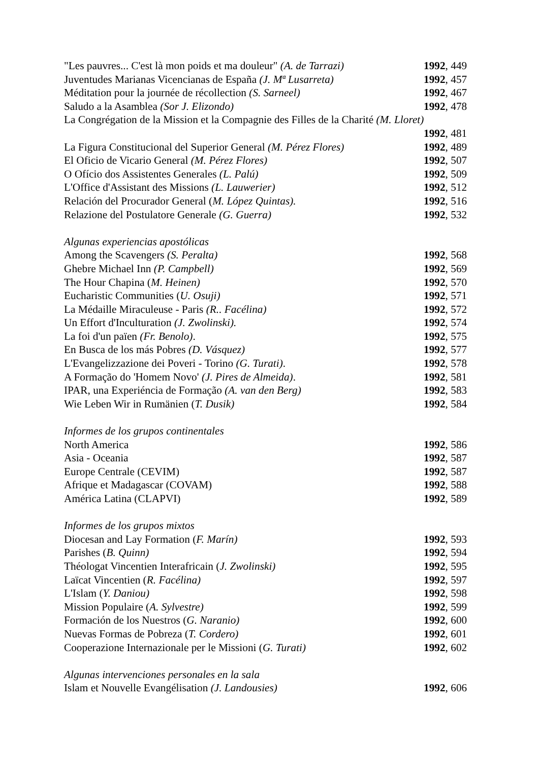"Les pauvres... C'est là mon poids et ma douleur" (A. de Tarrazi) 1992, 449
Juventudes Marianas Vicencianas de España (J. Mª Lusarreta) 1992, 457
Méditation pour la journée de récollection (S. Sarneel) 1992, 467
Saludo a la Asamblea (Sor J. Elizondo) 1992, 478
La Congrégation de la Mission et la Compagnie des Filles de la Charité (M. Lloret)
1992, 481
La Figura Constitucional del Superior General (M. Pérez Flores) 1992, 489
El Oficio de Vicario General (M. Pérez Flores) 1992, 507
O Ofício dos Assistentes Generales (L. Palú) 1992, 509
L'Office d'Assistant des Missions (L. Lauwerier) 1992, 512
Relación del Procurador General (M. López Quintas). 1992, 516
Relazione del Postulatore Generale (G. Guerra) 1992, 532
Algunas experiencias apostólicas
Among the Scavengers (S. Peralta) 1992, 568
Ghebre Michael Inn (P. Campbell) 1992, 569
The Hour Chapina (M. Heinen) 1992, 570
Eucharistic Communities (U. Osuji) 1992, 571
La Médaille Miraculeuse - Paris (R.. Facélina) 1992, 572
Un Effort d'Inculturation (J. Zwolinski). 1992, 574
La foi d'un païen (Fr. Benolo). 1992, 575
En Busca de los más Pobres (D. Vásquez) 1992, 577
L'Evangelizzazione dei Poveri - Torino (G. Turati). 1992, 578
A Formação do 'Homem Novo' (J. Pires de Almeida). 1992, 581
IPAR, una Experiéncia de Formação (A. van den Berg) 1992, 583
Wie Leben Wir in Rumänien (T. Dusik) 1992, 584
Informes de los grupos continentales
North America 1992, 586
Asia - Oceania 1992, 587
Europe Centrale (CEVIM) 1992, 587
Afrique et Madagascar (COVAM) 1992, 588
América Latina (CLAPVI) 1992, 589
Informes de los grupos mixtos
Diocesan and Lay Formation (F. Marín) 1992, 593
Parishes (B. Quinn) 1992, 594
Théologat Vincentien Interafricain (J. Zwolinski) 1992, 595
Laïcat Vincentien (R. Facélina) 1992, 597
L'Islam (Y. Daniou) 1992, 598
Mission Populaire (A. Sylvestre) 1992, 599
Formación de los Nuestros (G. Naranio) 1992, 600
Nuevas Formas de Pobreza (T. Cordero) 1992, 601
Cooperazione Internazionale per le Missioni (G. Turati) 1992, 602
Algunas intervenciones personales en la sala
Islam et Nouvelle Evangélisation (J. Landousies) 1992, 606